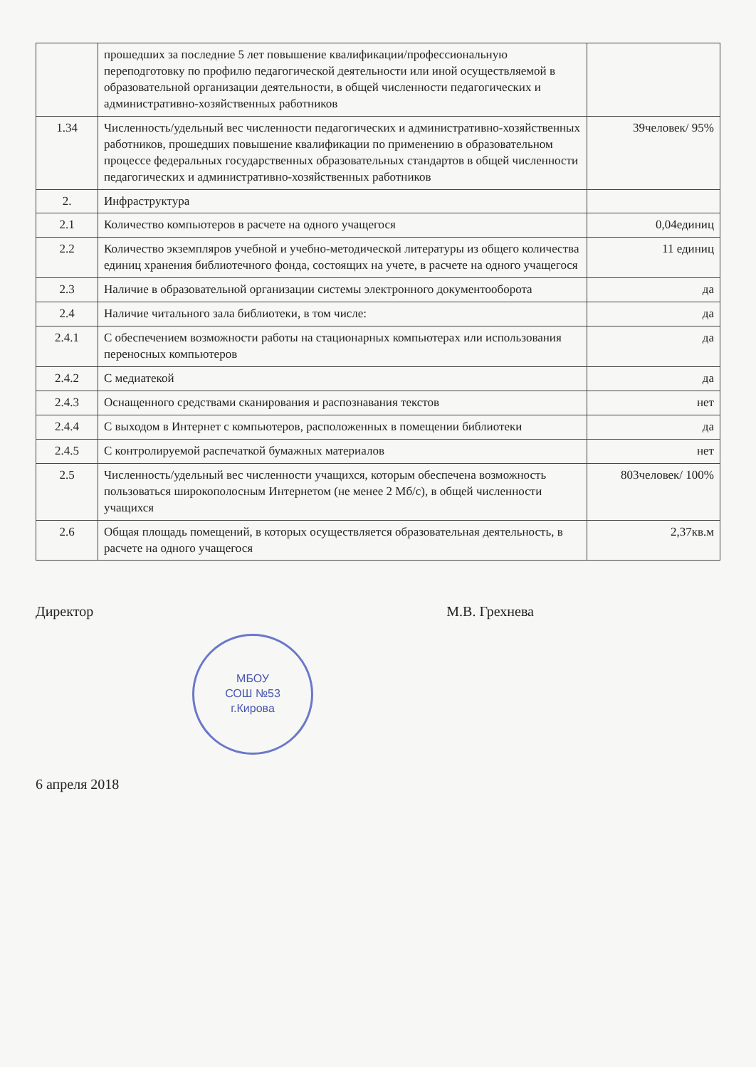| | прошедших за последние 5 лет повышение квалификации/профессиональную переподготовку по профилю педагогической деятельности или иной осуществляемой в образовательной организации деятельности, в общей численности педагогических и административно-хозяйственных работников | |
| 1.34 | Численность/удельный вес численности педагогических и административно-хозяйственных работников, прошедших повышение квалификации по применению в образовательном процессе федеральных государственных образовательных стандартов в общей численности педагогических и административно-хозяйственных работников | 39человек/ 95% |
| 2. | Инфраструктура | |
| 2.1 | Количество компьютеров в расчете на одного учащегося | 0,04единиц |
| 2.2 | Количество экземпляров учебной и учебно-методической литературы из общего количества единиц хранения библиотечного фонда, состоящих на учете, в расчете на одного учащегося | 11 единиц |
| 2.3 | Наличие в образовательной организации системы электронного документооборота | да |
| 2.4 | Наличие читального зала библиотеки, в том числе: | да |
| 2.4.1 | С обеспечением возможности работы на стационарных компьютерах или использования переносных компьютеров | да |
| 2.4.2 | С медиатекой | да |
| 2.4.3 | Оснащенного средствами сканирования и распознавания текстов | нет |
| 2.4.4 | С выходом в Интернет с компьютеров, расположенных в помещении библиотеки | да |
| 2.4.5 | С контролируемой распечаткой бумажных материалов | нет |
| 2.5 | Численность/удельный вес численности учащихся, которым обеспечена возможность пользоваться широкополосным Интернетом (не менее 2 Мб/с), в общей численности учащихся | 803человек/ 100% |
| 2.6 | Общая площадь помещений, в которых осуществляется образовательная деятельность, в расчете на одного учащегося | 2,37кв.м |
Директор М.В. Грехнева
МБОУ
СОШ №53
г.Кирова
6 апреля 2018